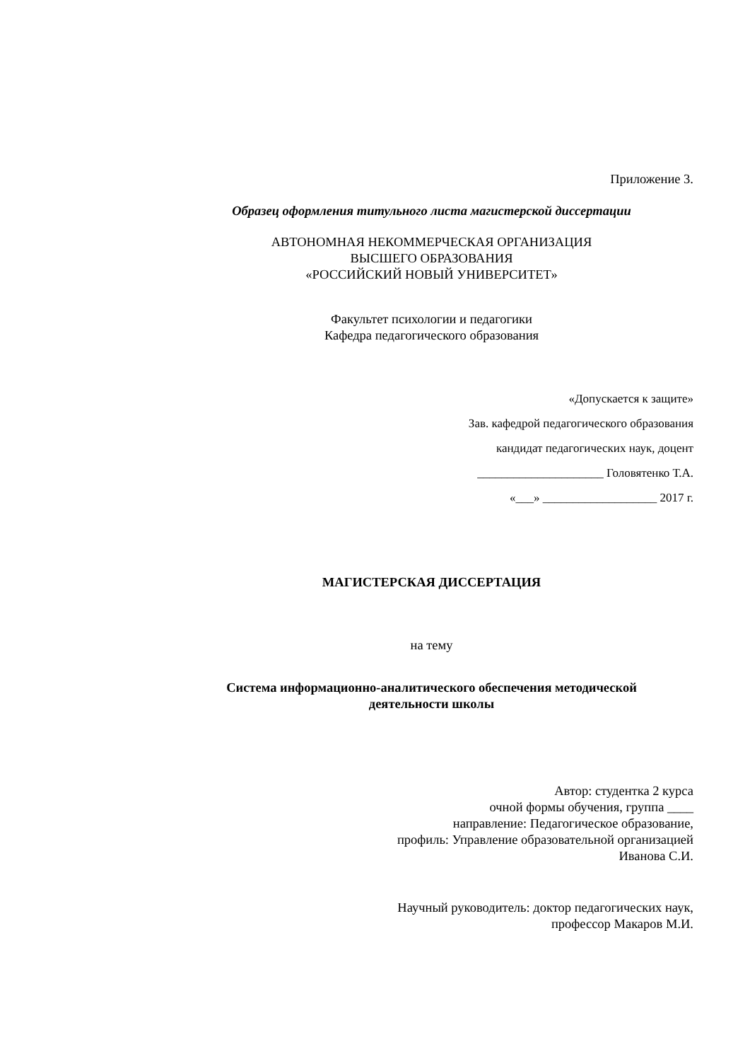Приложение 3.
Образец оформления титульного листа магистерской диссертации
АВТОНОМНАЯ НЕКОММЕРЧЕСКАЯ ОРГАНИЗАЦИЯ
ВЫСШЕГО ОБРАЗОВАНИЯ
«РОССИЙСКИЙ НОВЫЙ УНИВЕРСИТЕТ»
Факультет психологии и педагогики
Кафедра педагогического образования
«Допускается к защите»
Зав. кафедрой педагогического образования
кандидат педагогических наук, доцент
_____________________ Головятенко Т.А.
«___» ___________________ 2017 г.
МАГИСТЕРСКАЯ ДИССЕРТАЦИЯ
на тему
Система информационно-аналитического обеспечения методической
деятельности школы
Автор: студентка 2 курса
очной формы обучения, группа ____
направление: Педагогическое образование,
профиль: Управление образовательной организацией
Иванова С.И.
Научный руководитель: доктор педагогических наук,
профессор Макаров М.И.